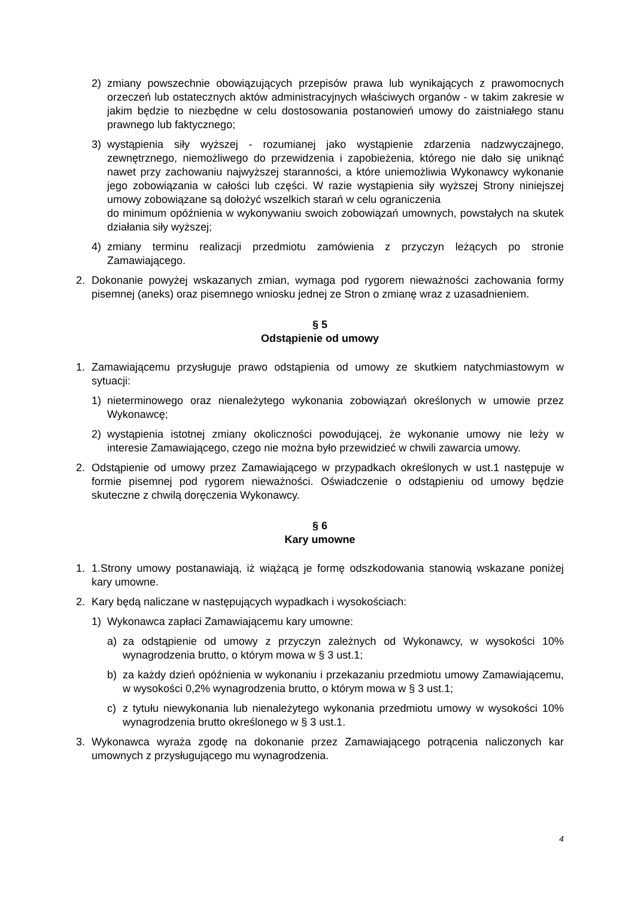2) zmiany powszechnie obowiązujących przepisów prawa lub wynikających z prawomocnych orzeczeń lub ostatecznych aktów administracyjnych właściwych organów - w takim zakresie w jakim będzie to niezbędne w celu dostosowania postanowień umowy do zaistniałego stanu prawnego lub faktycznego;
3) wystąpienia siły wyższej - rozumianej jako wystąpienie zdarzenia nadzwyczajnego, zewnętrznego, niemożliwego do przewidzenia i zapobieżenia, którego nie dało się uniknąć nawet przy zachowaniu najwyższej staranności, a które uniemożliwia Wykonawcy wykonanie jego zobowiązania w całości lub części. W razie wystąpienia siły wyższej Strony niniejszej umowy zobowiązane są dołożyć wszelkich starań w celu ograniczenia
do minimum opóźnienia w wykonywaniu swoich zobowiązań umownych, powstałych na skutek działania siły wyższej;
4) zmiany terminu realizacji przedmiotu zamówienia z przyczyn leżących po stronie Zamawiającego.
2. Dokonanie powyżej wskazanych zmian, wymaga pod rygorem nieważności zachowania formy pisemnej (aneks) oraz pisemnego wniosku jednej ze Stron o zmianę wraz z uzasadnieniem.
§ 5
Odstąpienie od umowy
1. Zamawiającemu przysługuje prawo odstąpienia od umowy ze skutkiem natychmiastowym w sytuacji:
1) nieterminowego oraz nienależytego wykonania zobowiązań określonych w umowie przez Wykonawcę;
2) wystąpienia istotnej zmiany okoliczności powodującej, że wykonanie umowy nie leży w interesie Zamawiającego, czego nie można było przewidzieć w chwili zawarcia umowy.
2. Odstąpienie od umowy przez Zamawiającego w przypadkach określonych w ust.1 następuje w formie pisemnej pod rygorem nieważności. Oświadczenie o odstąpieniu od umowy będzie skuteczne z chwilą doręczenia Wykonawcy.
§ 6
Kary umowne
1. 1.Strony umowy postanawiają, iż wiążącą je formę odszkodowania stanowią wskazane poniżej kary umowne.
2. Kary będą naliczane w następujących wypadkach i wysokościach:
1) Wykonawca zapłaci Zamawiającemu kary umowne:
a) za odstąpienie od umowy z przyczyn zależnych od Wykonawcy, w wysokości 10% wynagrodzenia brutto, o którym mowa w § 3 ust.1;
b) za każdy dzień opóźnienia w wykonaniu i przekazaniu przedmiotu umowy Zamawiającemu, w wysokości 0,2% wynagrodzenia brutto, o którym mowa w § 3 ust.1;
c) z tytułu niewykonania lub nienależytego wykonania przedmiotu umowy w wysokości 10% wynagrodzenia brutto określonego w § 3 ust.1.
3. Wykonawca wyraża zgodę na dokonanie przez Zamawiającego potrącenia naliczonych kar umownych z przysługującego mu wynagrodzenia.
4